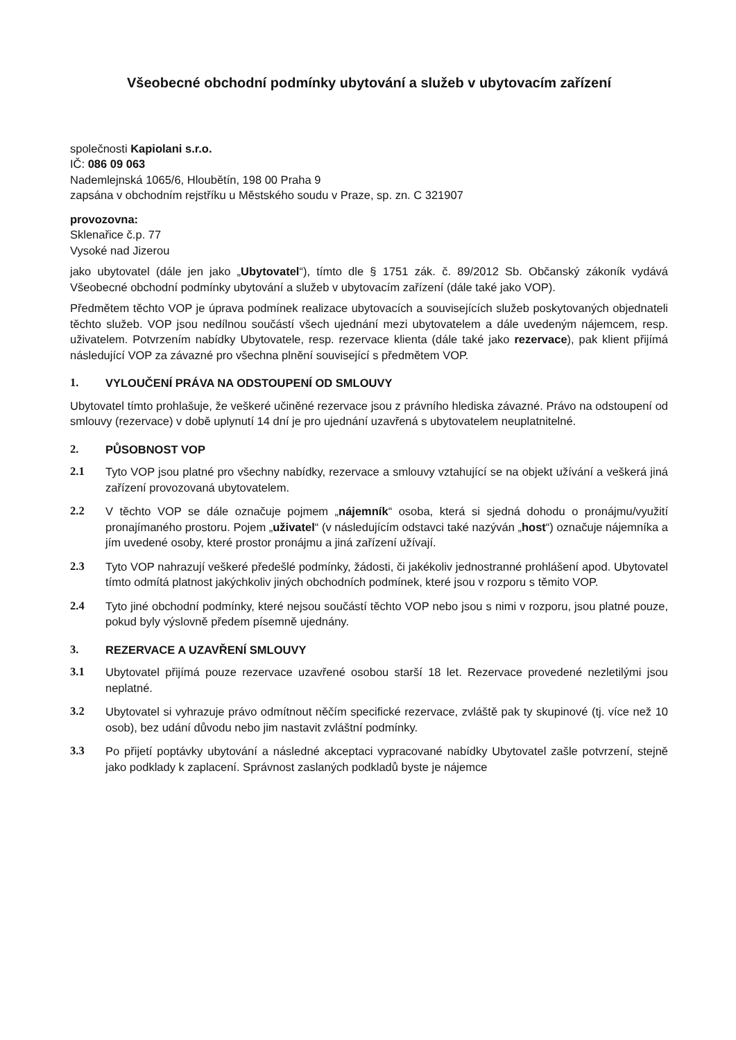Všeobecné obchodní podmínky ubytování a služeb v ubytovacím zařízení
společnosti Kapiolani s.r.o.
IČ: 086 09 063
Nademlejnská 1065/6, Hloubětín, 198 00 Praha 9
zapsána v obchodním rejstříku u Městského soudu v Praze, sp. zn. C 321907
provozovna:
Sklenařice č.p. 77
Vysoké nad Jizerou
jako ubytovatel (dále jen jako „Ubytovatel“), tímto dle § 1751 zák. č. 89/2012 Sb. Občanský zákoník vydává Všeobecné obchodní podmínky ubytování a služeb v ubytovacím zařízení (dále také jako VOP).
Předmětem těchto VOP je úprava podmínek realizace ubytovacích a souvisejících služeb poskytovaných objednateli těchto služeb. VOP jsou nedílnou součástí všech ujednání mezi ubytovatelem a dále uvedeným nájemcem, resp. uživatelem. Potvrzením nabídky Ubytovatele, resp. rezervace klienta (dále také jako rezervace), pak klient přijímá následující VOP za závazné pro všechna plnění související s předmětem VOP.
1. VYLOUČENÍ PRÁVA NA ODSTOUPENÍ OD SMLOUVY
Ubytovatel tímto prohlašuje, že veškeré učiněné rezervace jsou z právního hlediska závazné. Právo na odstoupení od smlouvy (rezervace) v době uplynutí 14 dní je pro ujednání uzavřená s ubytovatelem neuplatnitelné.
2. PŮSOBNOST VOP
2.1 Tyto VOP jsou platné pro všechny nabídky, rezervace a smlouvy vztahující se na objekt užívání a veškerá jiná zařízení provozovaná ubytovatelem.
2.2 V těchto VOP se dále označuje pojmem „nájemník“ osoba, která si sjedná dohodu o pronájmu/využití pronajímaného prostoru. Pojem „uživatel“ (v následujícím odstavci také nazýván „host“) označuje nájemníka a jím uvedené osoby, které prostor pronájmu a jiná zařízení užívají.
2.3 Tyto VOP nahrazují veškeré předešlé podmínky, žádosti, či jakékoliv jednostranné prohlášení apod. Ubytovatel tímto odmítá platnost jakýchkoliv jiných obchodních podmínek, které jsou v rozporu s těmito VOP.
2.4 Tyto jiné obchodní podmínky, které nejsou součástí těchto VOP nebo jsou s nimi v rozporu, jsou platné pouze, pokud byly výslovně předem písemně ujednány.
3. REZERVACE A UZAVŘENÍ SMLOUVY
3.1 Ubytovatel přijímá pouze rezervace uzavřené osobou starší 18 let. Rezervace provedené nezletilými jsou neplatné.
3.2 Ubytovatel si vyhrazuje právo odmítnout něčím specifické rezervace, zvláště pak ty skupinové (tj. více než 10 osob), bez udání důvodu nebo jim nastavit zvláštní podmínky.
3.3 Po přijetí poptávky ubytování a následné akceptaci vypracované nabídky Ubytovatel zašle potvrzení, stejně jako podklady k zaplacení. Správnost zaslaných podkladů byste je nájemce